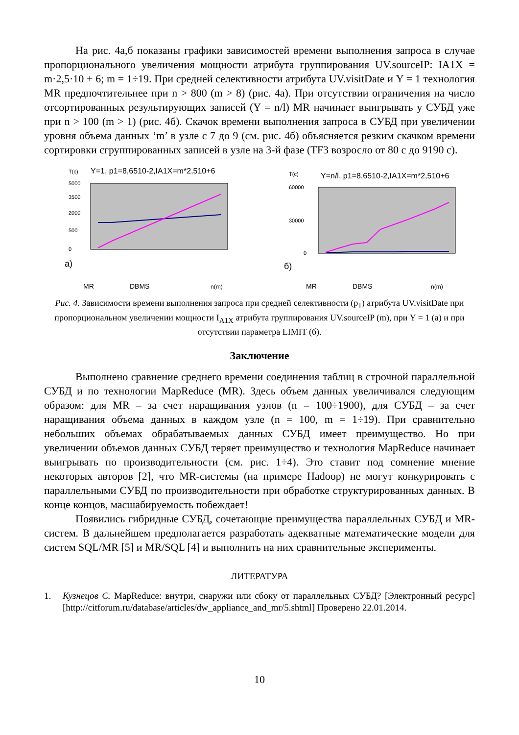На рис. 4а,б показаны графики зависимостей времени выполнения запроса в случае пропорционального увеличения мощности атрибута группирования UV.sourceIP: IA1X = m·2,5·10 + 6; m = 1÷19. При средней селективности атрибута UV.visitDate и Y = 1 технология MR предпочтительнее при n > 800 (m > 8) (рис. 4а). При отсутствии ограничения на число отсортированных результирующих записей (Y = n/l) MR начинает выигрывать у СУБД уже при n > 100 (m > 1) (рис. 4б). Скачок времени выполнения запроса в СУБД при увеличении уровня объема данных ‘m’ в узле с 7 до 9 (см. рис. 4б) объясняется резким скачком времени сортировки сгруппированных записей в узле на 3-й фазе (TF3 возросло от 80 с до 9190 с).
T(c)
Y=1, p1=8,6510-2,IA1X=m*2,510+6
5000
3500
2000
500
0
а)
MR
DBMS
n(m)
T(c)
Y=n/l, p1=8,6510-2,IA1X=m*2,510+6
60000
30000
0
б)
MR
DBMS
n(m)
Рис. 4. Зависимости времени выполнения запроса при средней селективности (p<sub>1</sub>) атрибута UV.visitDate при пропорциональном увеличении мощности I<sub>A1X</sub> атрибута группирования UV.sourceIP (m), при Y = 1 (а) и при отсутствии параметра LIMIT (б).
Заключение
Выполнено сравнение среднего времени соединения таблиц в строчной параллельной СУБД и по технологии MapReduce (MR). Здесь объем данных увеличивался следующим образом: для MR – за счет наращивания узлов (n = 100÷1900), для СУБД – за счет наращивания объема данных в каждом узле (n = 100, m = 1÷19). При сравнительно небольших объемах обрабатываемых данных СУБД имеет преимущество. Но при увеличении объемов данных СУБД теряет преимущество и технология MapReduce начинает выигрывать по производительности (см. рис. 1÷4). Это ставит под сомнение мнение некоторых авторов [2], что MR-системы (на примере Hadoop) не могут конкурировать с параллельными СУБД по производительности при обработке структурированных данных. В конце концов, масшабируемость побеждает!
Появились гибридные СУБД, сочетающие преимущества параллельных СУБД и MR-систем. В дальнейшем предполагается разработать адекватные математические модели для систем SQL/MR [5] и MR/SQL [4] и выполнить на них сравнительные эксперименты.
ЛИТЕРАТУРА
1. Кузнецов С. MapReduce: внутри, снаружи или сбоку от параллельных СУБД? [Электронный ресурс] [http://citforum.ru/database/articles/dw_appliance_and_mr/5.shtml] Проверено 22.01.2014.
10